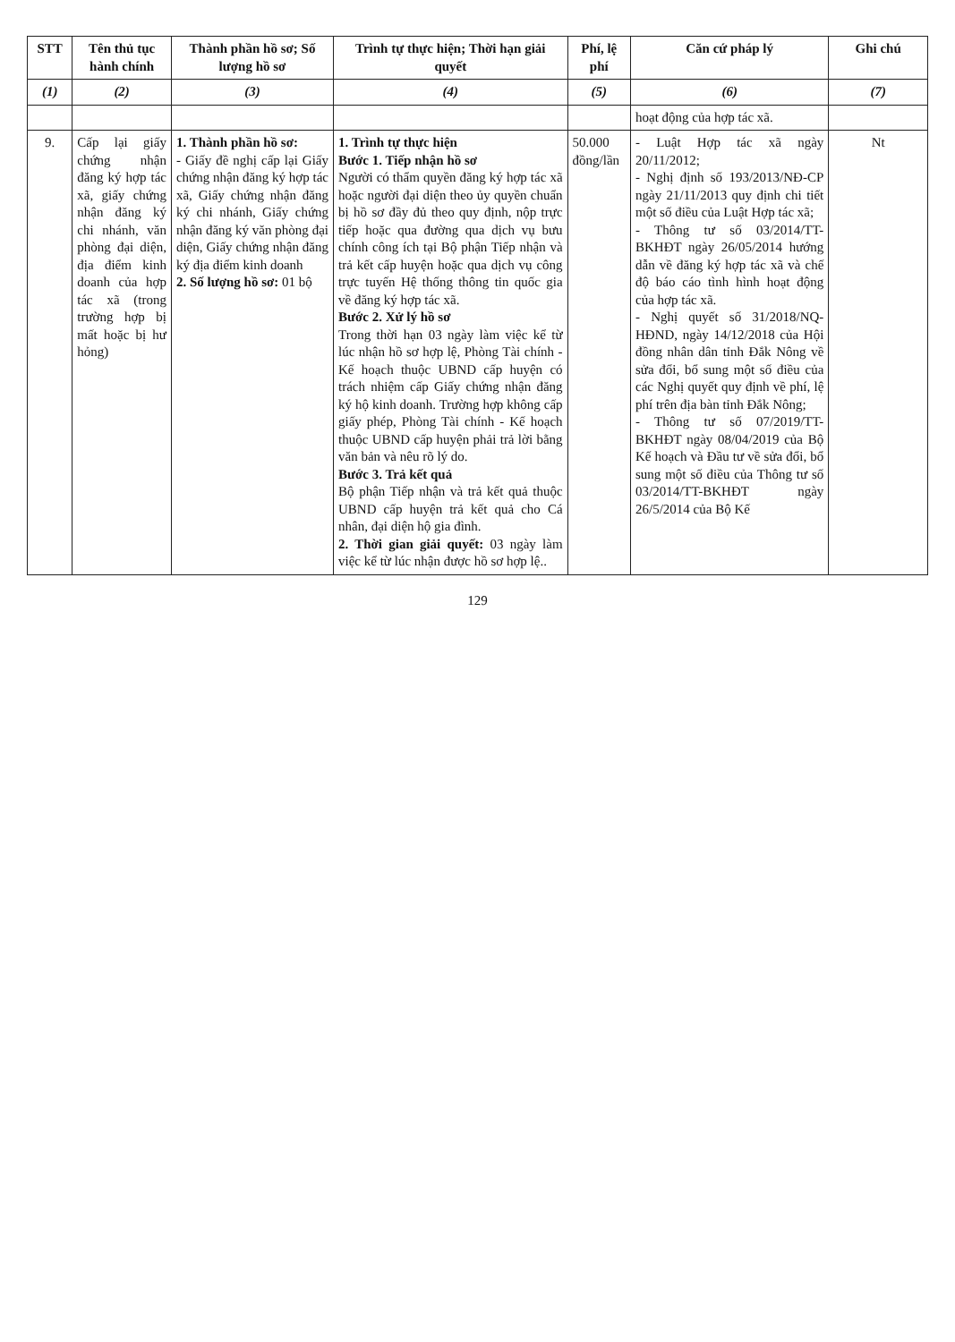| STT | Tên thủ tục hành chính | Thành phần hồ sơ; Số lượng hồ sơ | Trình tự thực hiện; Thời hạn giải quyết | Phí, lệ phí | Căn cứ pháp lý | Ghi chú |
| --- | --- | --- | --- | --- | --- | --- |
| (1) | (2) | (3) | (4) | (5) | (6) | (7) |
| | | | | | hoạt động của hợp tác xã. | |
| 9. | Cấp lại giấy chứng nhận đăng ký hợp tác xã, giấy chứng nhận đăng ký chi nhánh, văn phòng đại diện, địa điểm kinh doanh của hợp tác xã (trong trường hợp bị mất hoặc bị hư hỏng) | 1. Thành phần hồ sơ: - Giấy đề nghị cấp lại Giấy chứng nhận đăng ký hợp tác xã, Giấy chứng nhận đăng ký chi nhánh, Giấy chứng nhận đăng ký văn phòng đại diện, Giấy chứng nhận đăng ký địa điểm kinh doanh 2. Số lượng hồ sơ: 01 bộ | 1. Trình tự thực hiện Bước 1. Tiếp nhận hồ sơ Người có thẩm quyền đăng ký hợp tác xã hoặc người đại diện theo ủy quyền chuẩn bị hồ sơ đầy đủ theo quy định, nộp trực tiếp hoặc qua đường qua dịch vụ bưu chính công ích tại Bộ phận Tiếp nhận và trả kết cấp huyện hoặc qua dịch vụ công trực tuyến Hệ thống thông tin quốc gia về đăng ký hợp tác xã. Bước 2. Xử lý hồ sơ Trong thời hạn 03 ngày làm việc kể từ lúc nhận hồ sơ hợp lệ, Phòng Tài chính - Kế hoạch thuộc UBND cấp huyện có trách nhiệm cấp Giấy chứng nhận đăng ký hộ kinh doanh. Trường hợp không cấp giấy phép, Phòng Tài chính - Kế hoạch thuộc UBND cấp huyện phải trả lời bằng văn bản và nêu rõ lý do. Bước 3. Trả kết quả Bộ phận Tiếp nhận và trả kết quả thuộc UBND cấp huyện trả kết quả cho Cá nhân, đại diện hộ gia đình. 2. Thời gian giải quyết: 03 ngày làm việc kể từ lúc nhận được hồ sơ hợp lệ.. | 50.000 đồng/lần | - Luật Hợp tác xã ngày 20/11/2012; - Nghị định số 193/2013/NĐ-CP ngày 21/11/2013 quy định chi tiết một số điều của Luật Hợp tác xã; - Thông tư số 03/2014/TT-BKHĐT ngày 26/05/2014 hướng dẫn về đăng ký hợp tác xã và chế độ báo cáo tình hình hoạt động của hợp tác xã. - Nghị quyết số 31/2018/NQ-HĐND, ngày 14/12/2018 của Hội đồng nhân dân tỉnh Đắk Nông về sửa đổi, bổ sung một số điều của các Nghị quyết quy định về phí, lệ phí trên địa bàn tỉnh Đắk Nông; - Thông tư số 07/2019/TT-BKHĐT ngày 08/04/2019 của Bộ Kế hoạch và Đầu tư về sửa đổi, bổ sung một số điều của Thông tư số 03/2014/TT-BKHĐT ngày 26/5/2014 của Bộ Kế | Nt |
129